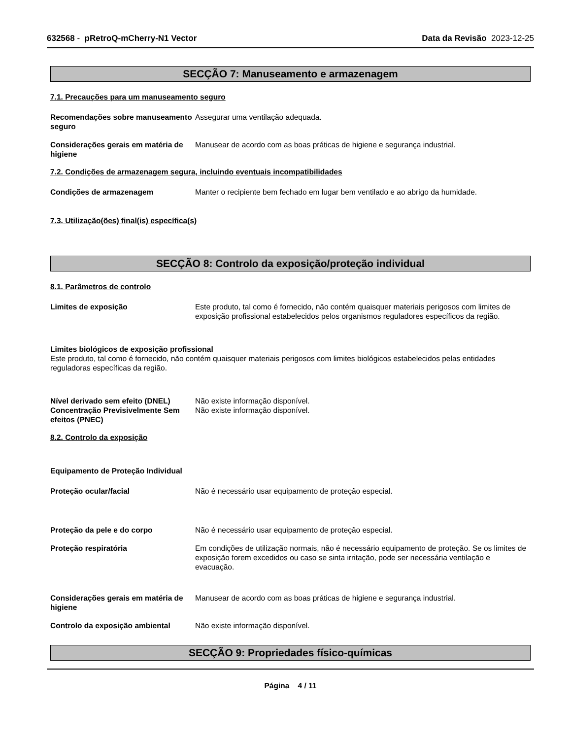632568 - pRetroQ-mCherry-N1 Vector Data da Revisão 2023-12-25
SECÇÃO 7: Manuseamento e armazenagem
7.1. Precauções para um manuseamento seguro
Recomendações sobre manuseamento seguro
Assegurar uma ventilação adequada.
Considerações gerais em matéria de higiene
Manusear de acordo com as boas práticas de higiene e segurança industrial.
7.2. Condições de armazenagem segura, incluindo eventuais incompatibilidades
Condições de armazenagem Manter o recipiente bem fechado em lugar bem ventilado e ao abrigo da humidade.
7.3. Utilização(ões) final(is) específica(s)
SECÇÃO 8: Controlo da exposição/proteção individual
8.1. Parâmetros de controlo
Limites de exposição Este produto, tal como é fornecido, não contém quaisquer materiais perigosos com limites de exposição profissional estabelecidos pelos organismos reguladores específicos da região.
Limites biológicos de exposição profissional
Este produto, tal como é fornecido, não contém quaisquer materiais perigosos com limites biológicos estabelecidos pelas entidades reguladoras específicas da região.
Nível derivado sem efeito (DNEL)
Não existe informação disponível.
Concentração Previsivelmente Sem efeitos (PNEC)
Não existe informação disponível.
8.2. Controlo da exposição
Equipamento de Proteção Individual
Proteção ocular/facial Não é necessário usar equipamento de proteção especial.
Proteção da pele e do corpo Não é necessário usar equipamento de proteção especial.
Proteção respiratória Em condições de utilização normais, não é necessário equipamento de proteção. Se os limites de exposição forem excedidos ou caso se sinta irritação, pode ser necessária ventilação e evacuação.
Considerações gerais em matéria de higiene
Manusear de acordo com as boas práticas de higiene e segurança industrial.
Controlo da exposição ambiental Não existe informação disponível.
SECÇÃO 9: Propriedades físico-químicas
Página 4 / 11